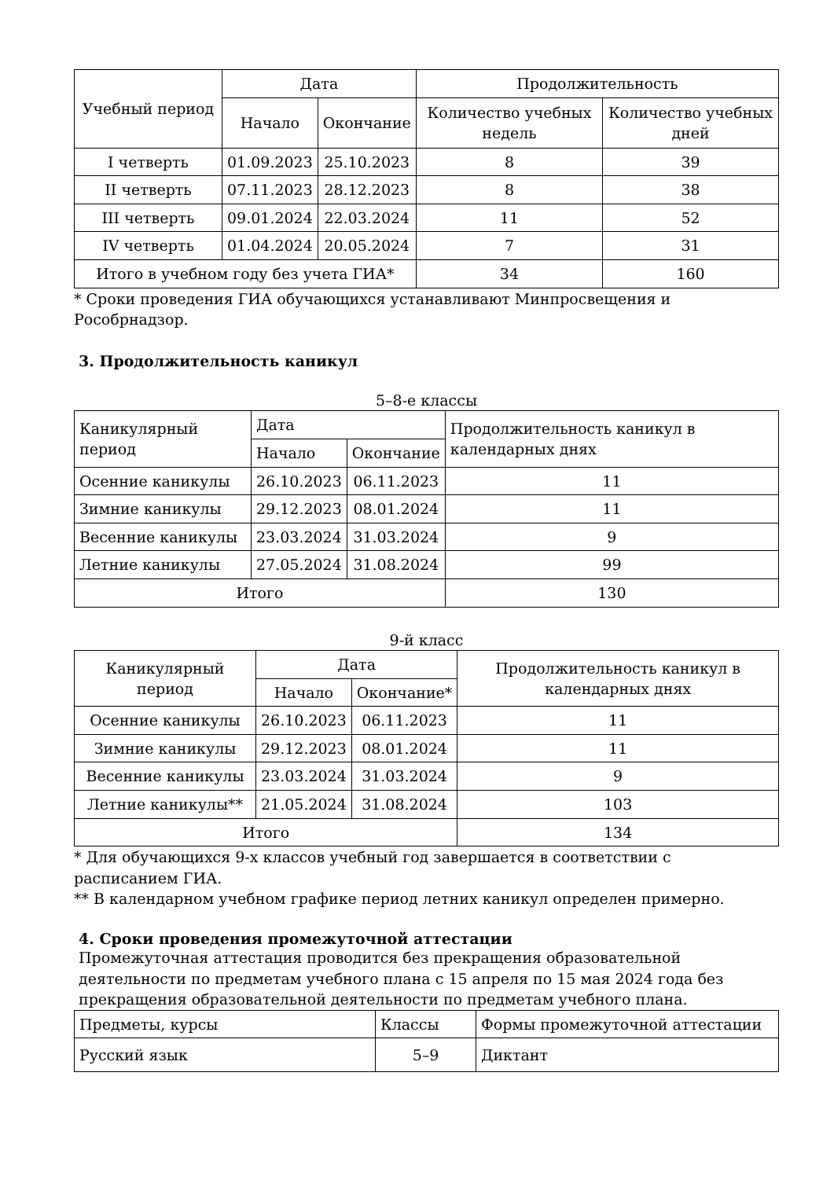| Учебный период | Дата | | Продолжительность | |
| --- | --- | --- | --- | --- |
| | Начало | Окончание | Количество учебных недель | Количество учебных дней |
| I четверть | 01.09.2023 | 25.10.2023 | 8 | 39 |
| II четверть | 07.11.2023 | 28.12.2023 | 8 | 38 |
| III четверть | 09.01.2024 | 22.03.2024 | 11 | 52 |
| IV четверть | 01.04.2024 | 20.05.2024 | 7 | 31 |
| Итого в учебном году без учета ГИА* | | | 34 | 160 |
* Сроки проведения ГИА обучающихся устанавливают Минпросвещения и Рособрнадзор.
3. Продолжительность каникул
5–8-е классы
| Каникулярный период | Дата | | Продолжительность каникул в календарных днях |
| --- | --- | --- | --- |
| | Начало | Окончание | |
| Осенние каникулы | 26.10.2023 | 06.11.2023 | 11 |
| Зимние каникулы | 29.12.2023 | 08.01.2024 | 11 |
| Весенние каникулы | 23.03.2024 | 31.03.2024 | 9 |
| Летние каникулы | 27.05.2024 | 31.08.2024 | 99 |
| Итого | | | 130 |
9-й класс
| Каникулярный период | Дата | | Продолжительность каникул в календарных днях |
| --- | --- | --- | --- |
| | Начало | Окончание* | |
| Осенние каникулы | 26.10.2023 | 06.11.2023 | 11 |
| Зимние каникулы | 29.12.2023 | 08.01.2024 | 11 |
| Весенние каникулы | 23.03.2024 | 31.03.2024 | 9 |
| Летние каникулы** | 21.05.2024 | 31.08.2024 | 103 |
| Итого | | | 134 |
* Для обучающихся 9-х классов учебный год завершается в соответствии с расписанием ГИА.
** В календарном учебном графике период летних каникул определен примерно.
4. Сроки проведения промежуточной аттестации
Промежуточная аттестация проводится без прекращения образовательной деятельности по предметам учебного плана с 15 апреля по 15 мая 2024 года без прекращения образовательной деятельности по предметам учебного плана.
| Предметы, курсы | Классы | Формы промежуточной аттестации |
| --- | --- | --- |
| Русский язык | 5–9 | Диктант |